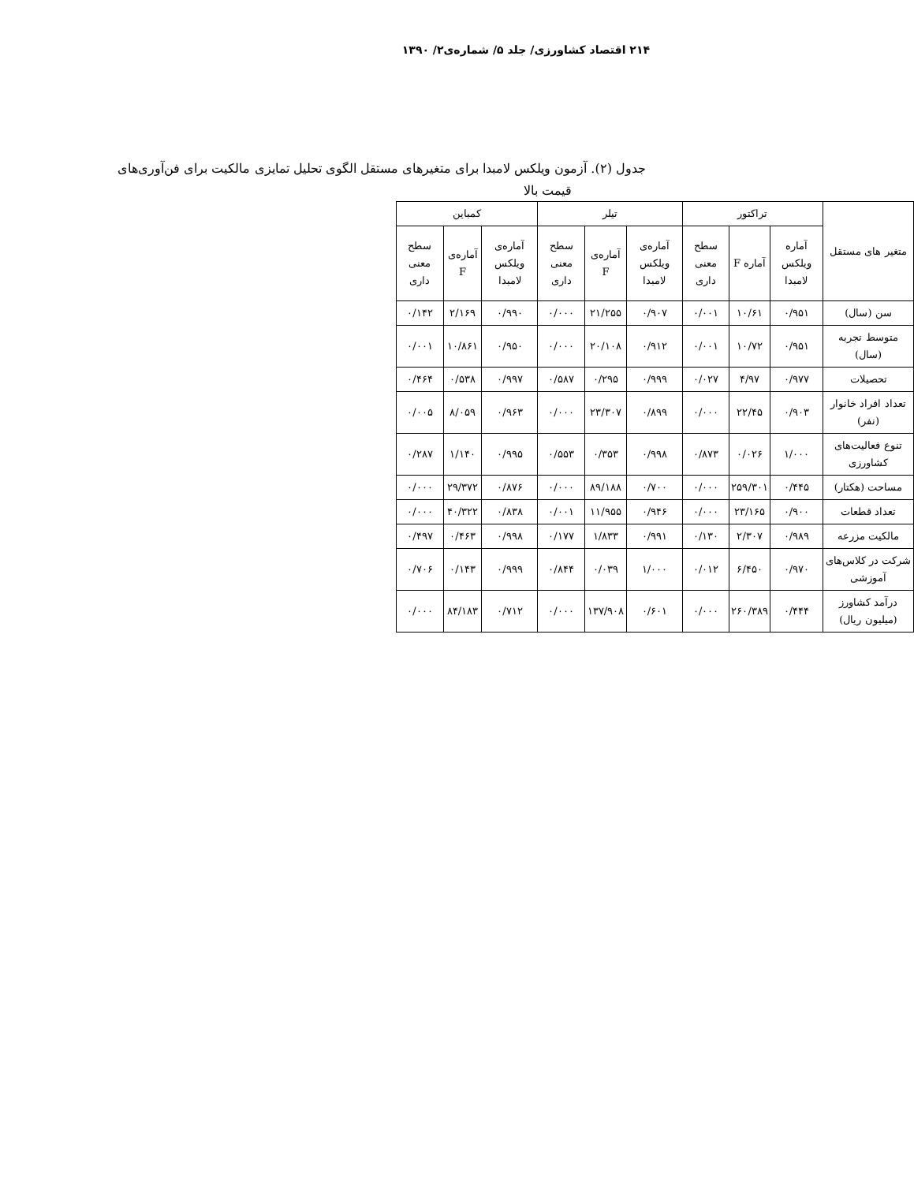۲۱۴ اقتصاد کشاورزی/ جلد ۵/ شماره‌ی۲/ ۱۳۹۰
جدول (۲). آزمون ویلکس لامبدا برای متغیرهای مستقل الگوی تحلیل تمایزی مالکیت برای فن‌آوری‌های
قیمت بالا
| متغیر های مستقل | تراکتور | | | تیلر | | | کمباین | | |
| --- | --- | --- | --- | --- | --- | --- | --- | --- | --- |
| | آماره ویلکس لامبدا | آماره F | سطح معنی داری | آماره‌ی ویلکس لامبدا | آماره‌ی F | سطح معنی داری | آماره‌ی ویلکس لامبدا | آماره‌ی F | سطح معنی داری |
| سن (سال) | ۰/۹۵۱ | ۱۰/۶۱ | ۰/۰۰۱ | ۰/۹۰۷ | ۲۱/۲۵۵ | ۰/۰۰۰ | ۰/۹۹۰ | ۲/۱۶۹ | ۰/۱۴۲ |
| متوسط تجربه (سال) | ۰/۹۵۱ | ۱۰/۷۲ | ۰/۰۰۱ | ۰/۹۱۲ | ۲۰/۱۰۸ | ۰/۰۰۰ | ۰/۹۵۰ | ۱۰/۸۶۱ | ۰/۰۰۱ |
| تحصیلات | ۰/۹۷۷ | ۴/۹۷ | ۰/۰۲۷ | ۰/۹۹۹ | ۰/۲۹۵ | ۰/۵۸۷ | ۰/۹۹۷ | ۰/۵۳۸ | ۰/۴۶۴ |
| تعداد افراد خانوار (نفر) | ۰/۹۰۳ | ۲۲/۴۵ | ۰/۰۰۰ | ۰/۸۹۹ | ۲۳/۳۰۷ | ۰/۰۰۰ | ۰/۹۶۳ | ۸/۰۵۹ | ۰/۰۰۵ |
| تنوع فعالیت‌های کشاورزی | ۱/۰۰۰ | ۰/۰۲۶ | ۰/۸۷۳ | ۰/۹۹۸ | ۰/۳۵۳ | ۰/۵۵۳ | ۰/۹۹۵ | ۱/۱۴۰ | ۰/۲۸۷ |
| مساحت (هکتار) | ۰/۴۴۵ | ۲۵۹/۳۰۱ | ۰/۰۰۰ | ۰/۷۰۰ | ۸۹/۱۸۸ | ۰/۰۰۰ | ۰/۸۷۶ | ۲۹/۳۷۲ | ۰/۰۰۰ |
| تعداد قطعات | ۰/۹۰۰ | ۲۳/۱۶۵ | ۰/۰۰۰ | ۰/۹۴۶ | ۱۱/۹۵۵ | ۰/۰۰۱ | ۰/۸۳۸ | ۴۰/۳۲۲ | ۰/۰۰۰ |
| مالکیت مزرعه | ۰/۹۸۹ | ۲/۳۰۷ | ۰/۱۳۰ | ۰/۹۹۱ | ۱/۸۳۳ | ۰/۱۷۷ | ۰/۹۹۸ | ۰/۴۶۳ | ۰/۴۹۷ |
| شرکت در کلاس‌های آموزشی | ۰/۹۷۰ | ۶/۴۵۰ | ۰/۰۱۲ | ۱/۰۰۰ | ۰/۰۳۹ | ۰/۸۴۴ | ۰/۹۹۹ | ۰/۱۴۳ | ۰/۷۰۶ |
| درآمد کشاورز (میلیون ریال) | ۰/۴۴۴ | ۲۶۰/۳۸۹ | ۰/۰۰۰ | ۰/۶۰۱ | ۱۳۷/۹۰۸ | ۰/۰۰۰ | ۰/۷۱۲ | ۸۴/۱۸۳ | ۰/۰۰۰ |